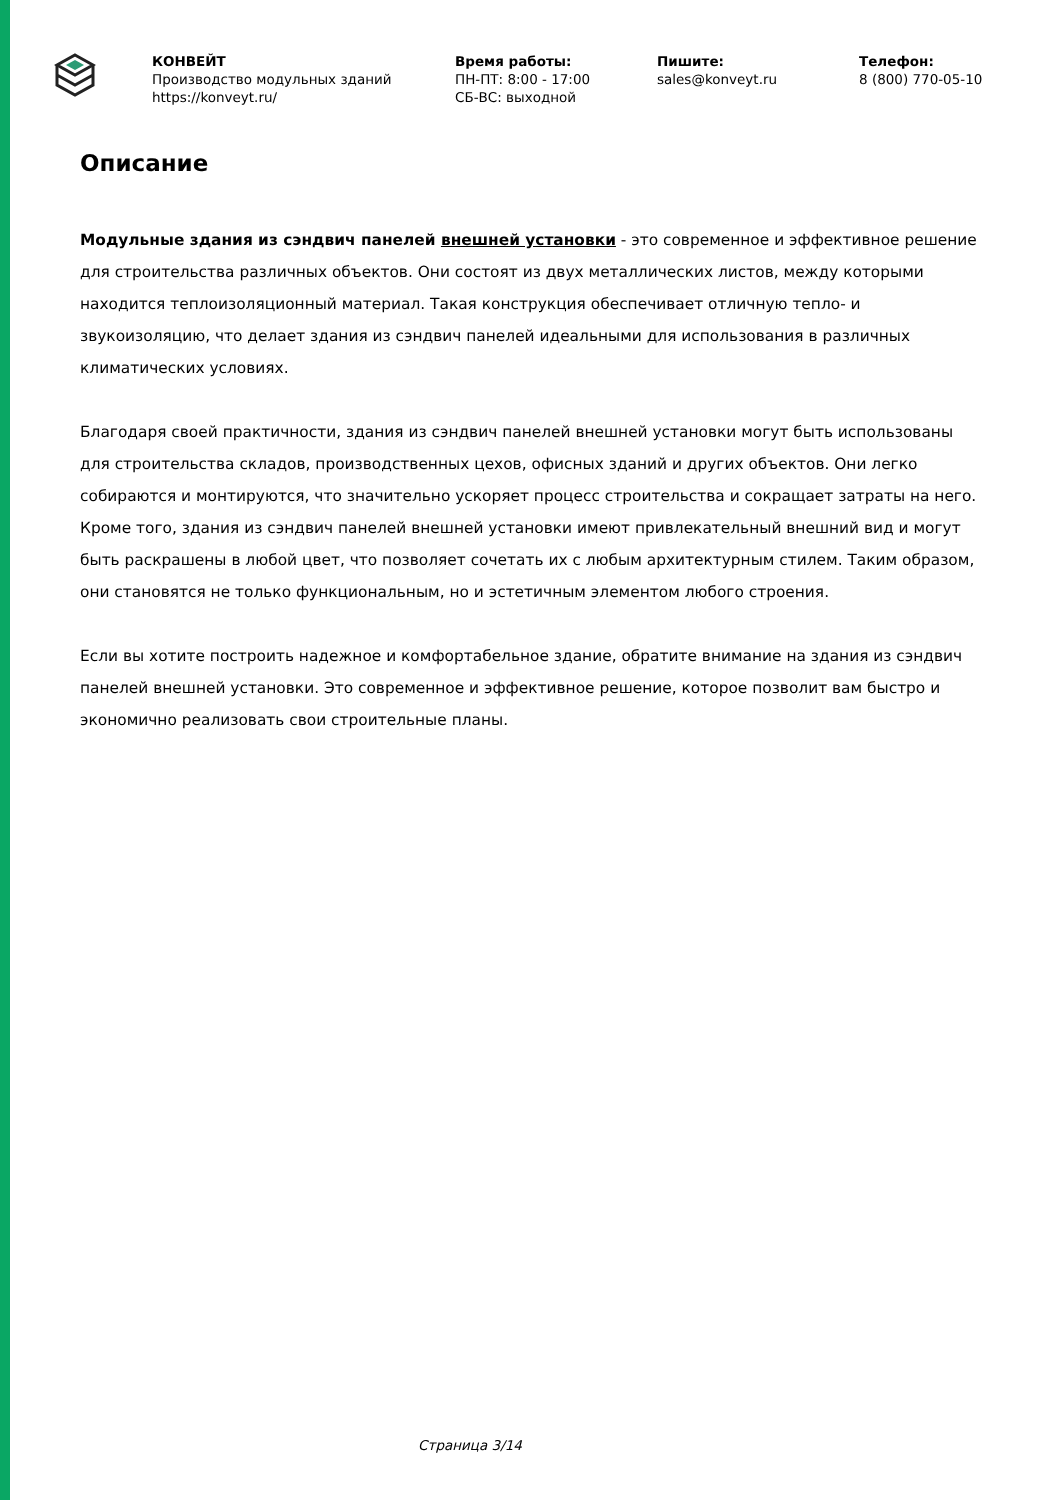КОНВЕЙТ
Производство модульных зданий
https://konveyt.ru/
Время работы:
ПН-ПТ: 8:00 - 17:00
СБ-ВС: выходной
Пишите:
sales@konveyt.ru
Телефон:
8 (800) 770-05-10
Описание
Модульные здания из сэндвич панелей внешней установки - это современное и эффективное решение для строительства различных объектов. Они состоят из двух металлических листов, между которыми находится теплоизоляционный материал. Такая конструкция обеспечивает отличную тепло- и звукоизоляцию, что делает здания из сэндвич панелей идеальными для использования в различных климатических условиях.
Благодаря своей практичности, здания из сэндвич панелей внешней установки могут быть использованы для строительства складов, производственных цехов, офисных зданий и других объектов. Они легко собираются и монтируются, что значительно ускоряет процесс строительства и сокращает затраты на него. Кроме того, здания из сэндвич панелей внешней установки имеют привлекательный внешний вид и могут быть раскрашены в любой цвет, что позволяет сочетать их с любым архитектурным стилем. Таким образом, они становятся не только функциональным, но и эстетичным элементом любого строения.
Если вы хотите построить надежное и комфортабельное здание, обратите внимание на здания из сэндвич панелей внешней установки. Это современное и эффективное решение, которое позволит вам быстро и экономично реализовать свои строительные планы.
Страница 3/14